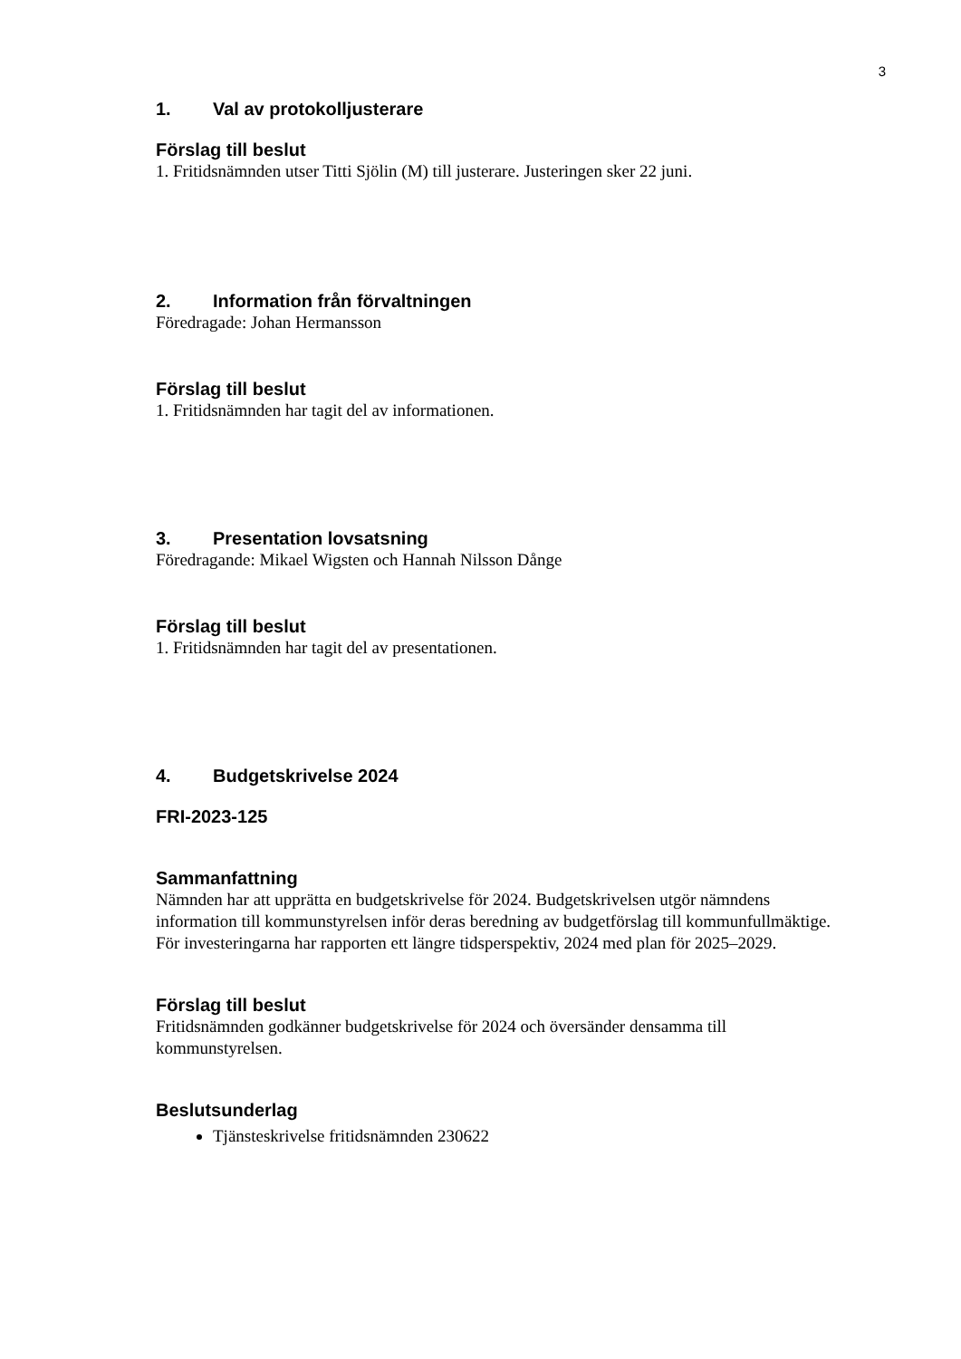3
1. Val av protokolljusterare
Förslag till beslut
1. Fritidsnämnden utser Titti Sjölin (M) till justerare. Justeringen sker 22 juni.
2. Information från förvaltningen
Föredragade: Johan Hermansson
Förslag till beslut
1. Fritidsnämnden har tagit del av informationen.
3. Presentation lovsatsning
Föredragande: Mikael Wigsten och Hannah Nilsson Dånge
Förslag till beslut
1. Fritidsnämnden har tagit del av presentationen.
4. Budgetskrivelse 2024
FRI-2023-125
Sammanfattning
Nämnden har att upprätta en budgetskrivelse för 2024. Budgetskrivelsen utgör nämndens information till kommunstyrelsen inför deras beredning av budgetförslag till kommunfullmäktige. För investeringarna har rapporten ett längre tidsperspektiv, 2024 med plan för 2025–2029.
Förslag till beslut
Fritidsnämnden godkänner budgetskrivelse för 2024 och översänder densamma till kommunstyrelsen.
Beslutsunderlag
Tjänsteskrivelse fritidsnämnden 230622